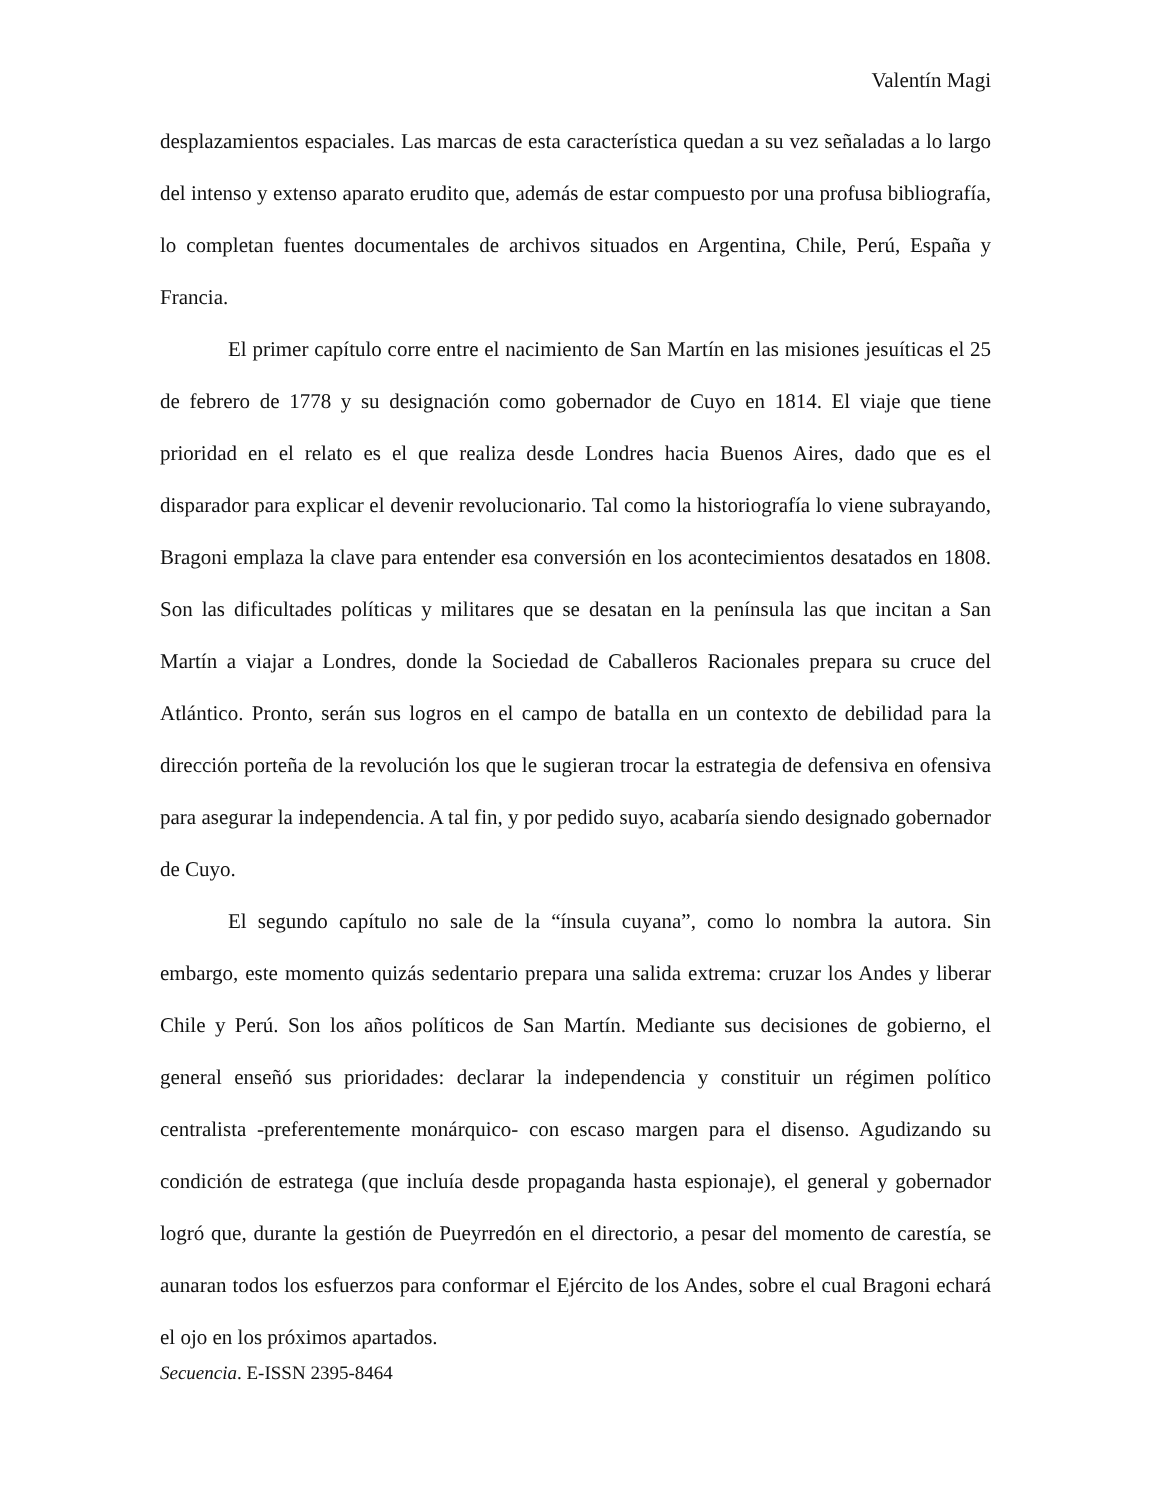Valentín Magi
desplazamientos espaciales. Las marcas de esta característica quedan a su vez señaladas a lo largo del intenso y extenso aparato erudito que, además de estar compuesto por una profusa bibliografía, lo completan fuentes documentales de archivos situados en Argentina, Chile, Perú, España y Francia.
El primer capítulo corre entre el nacimiento de San Martín en las misiones jesuíticas el 25 de febrero de 1778 y su designación como gobernador de Cuyo en 1814. El viaje que tiene prioridad en el relato es el que realiza desde Londres hacia Buenos Aires, dado que es el disparador para explicar el devenir revolucionario. Tal como la historiografía lo viene subrayando, Bragoni emplaza la clave para entender esa conversión en los acontecimientos desatados en 1808. Son las dificultades políticas y militares que se desatan en la península las que incitan a San Martín a viajar a Londres, donde la Sociedad de Caballeros Racionales prepara su cruce del Atlántico. Pronto, serán sus logros en el campo de batalla en un contexto de debilidad para la dirección porteña de la revolución los que le sugieran trocar la estrategia de defensiva en ofensiva para asegurar la independencia. A tal fin, y por pedido suyo, acabaría siendo designado gobernador de Cuyo.
El segundo capítulo no sale de la “ínsula cuyana”, como lo nombra la autora. Sin embargo, este momento quizás sedentario prepara una salida extrema: cruzar los Andes y liberar Chile y Perú. Son los años políticos de San Martín. Mediante sus decisiones de gobierno, el general enseñó sus prioridades: declarar la independencia y constituir un régimen político centralista -preferentemente monárquico- con escaso margen para el disenso. Agudizando su condición de estratega (que incluía desde propaganda hasta espionaje), el general y gobernador logró que, durante la gestión de Pueyrredón en el directorio, a pesar del momento de carestía, se aunaran todos los esfuerzos para conformar el Ejército de los Andes, sobre el cual Bragoni echará el ojo en los próximos apartados.
Secuencia. E-ISSN 2395-8464